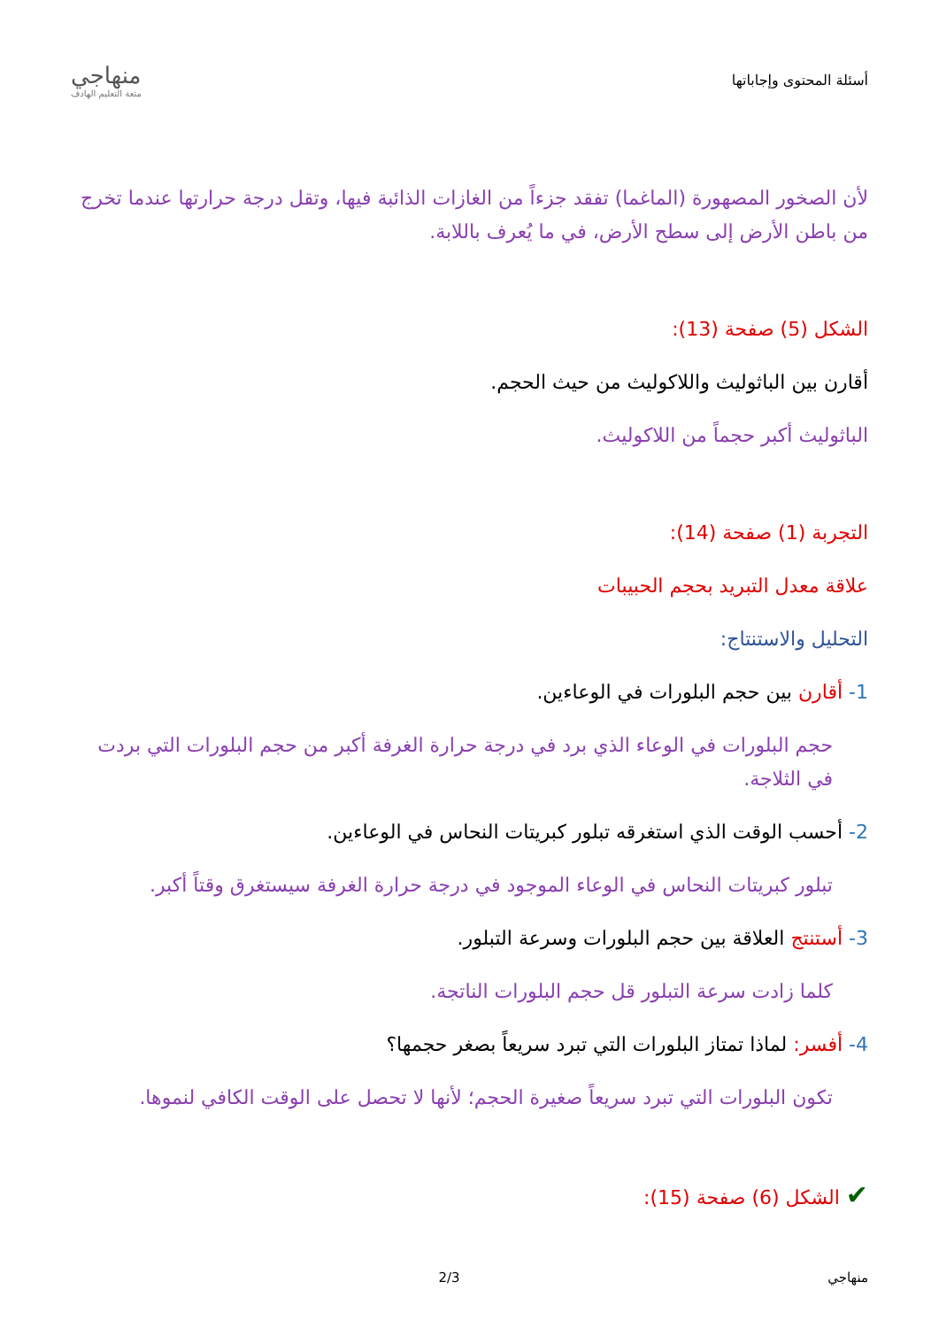أسئلة المحتوى وإجاباتها
منهاجي
متعة التعليم الهادف
لأن الصخور المصهورة (الماغما) تفقد جزءاً من الغازات الذائبة فيها، وتقل درجة حرارتها عندما تخرج من باطن الأرض إلى سطح الأرض، في ما يُعرف باللابة.
الشكل (5) صفحة (13):
أقارن بين الباثوليث واللاكوليث من حيث الحجم.
الباثوليث أكبر حجماً من اللاكوليث.
التجربة (1) صفحة (14):
علاقة معدل التبريد بحجم الحبيبات
التحليل والاستنتاج:
1- أقارن بين حجم البلورات في الوعاءين.
حجم البلورات في الوعاء الذي برد في درجة حرارة الغرفة أكبر من حجم البلورات التي بردت في الثلاجة.
2- أحسب الوقت الذي استغرقه تبلور كبريتات النحاس في الوعاءين.
تبلور كبريتات النحاس في الوعاء الموجود في درجة حرارة الغرفة سيستغرق وقتاً أكبر.
3- أستنتج العلاقة بين حجم البلورات وسرعة التبلور.
كلما زادت سرعة التبلور قل حجم البلورات الناتجة.
4- أفسر: لماذا تمتاز البلورات التي تبرد سريعاً بصغر حجمها؟
تكون البلورات التي تبرد سريعاً صغيرة الحجم؛ لأنها لا تحصل على الوقت الكافي لنموها.
✔ الشكل (6) صفحة (15):
منهاجي 2/3